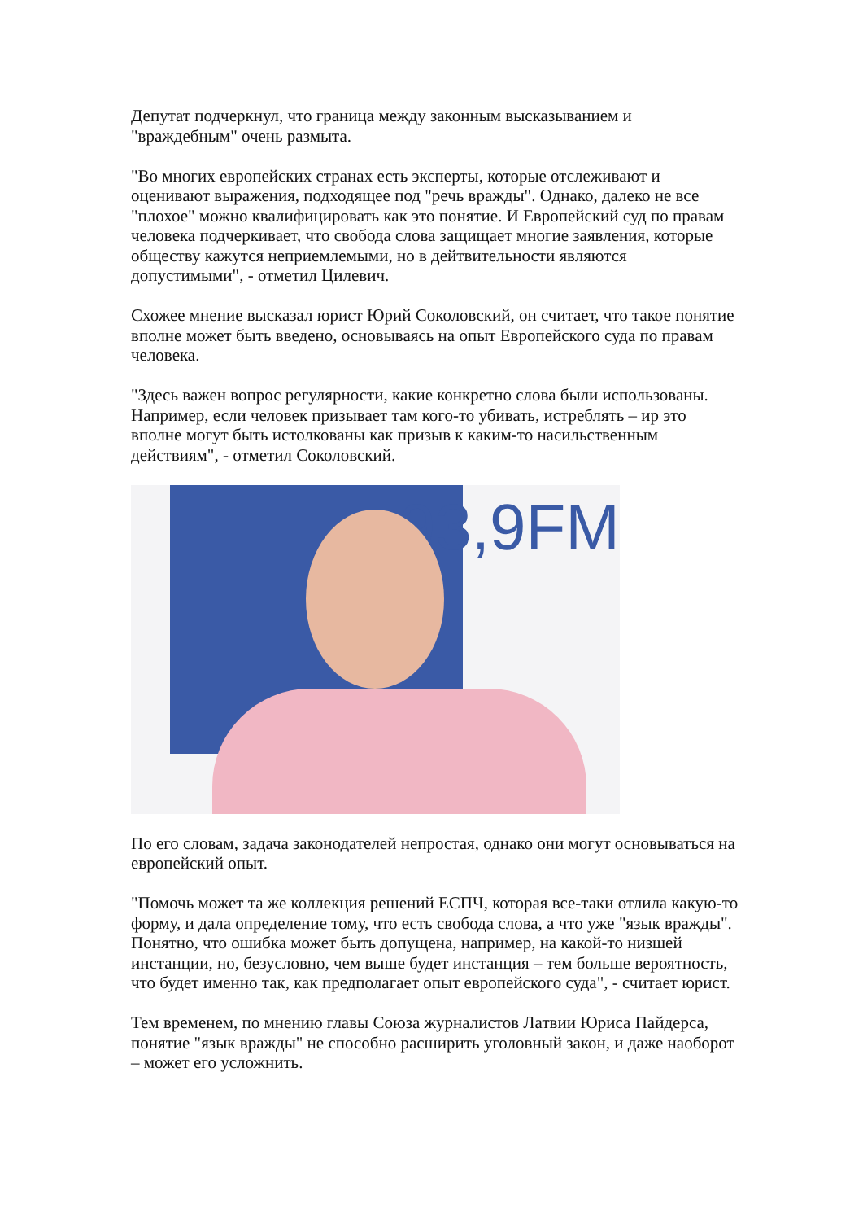Депутат подчеркнул, что граница между законным высказыванием и "враждебным" очень размыта.
"Во многих европейских странах есть эксперты, которые отслеживают и оценивают выражения, подходящее под "речь вражды". Однако, далеко не все "плохое" можно квалифицировать как это понятие. И Европейский суд по правам человека подчеркивает, что свобода слова защищает многие заявления, которые обществу кажутся неприемлемыми, но в дейтвительности являются допустимыми", - отметил Цилевич.
Схожее мнение высказал юрист Юрий Соколовский, он считает, что такое понятие вполне может быть введено, основываясь на опыт Европейского суда по правам человека.
"Здесь важен вопрос регулярности, какие конкретно слова были использованы. Например, если человек призывает там кого-то убивать, истреблять – ир это вполне могут быть истолкованы как призыв к каким-то насильственным действиям", - отметил Соколовский.
93,9FM
По его словам, задача законодателей непростая, однако они могут основываться на европейский опыт.
"Помочь может та же коллекция решений ЕСПЧ, которая все-таки отлила какую-то форму, и дала определение тому, что есть свобода слова, а что уже "язык вражды". Понятно, что ошибка может быть допущена, например, на какой-то низшей инстанции, но, безусловно, чем выше будет инстанция – тем больше вероятность, что будет именно так, как предполагает опыт европейского суда", - считает юрист.
Тем временем, по мнению главы Союза журналистов Латвии Юриса Пайдерса, понятие "язык вражды" не способно расширить уголовный закон, и даже наоборот – может его усложнить.